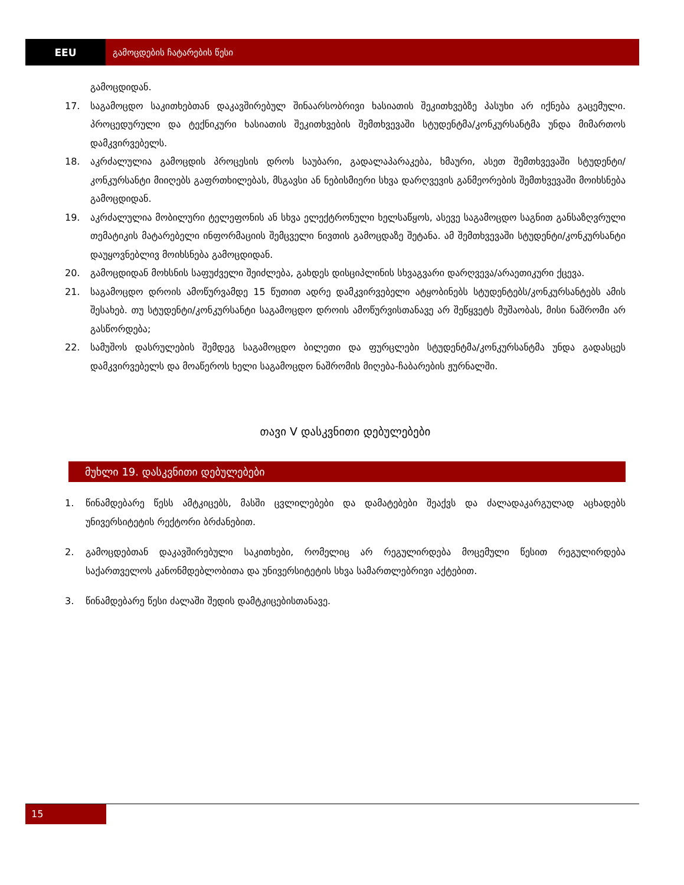EEU გამოცდების ჩატარების წესი
გამოცდიდან.
17. საგამოცდო საკითხებთან დაკავშირებულ შინაარსობრივი ხასიათის შეკითხვებზე პასუხი არ იქნება გაცემული. პროცედურული და ტექნიკური ხასიათის შეკითხვების შემთხვევაში სტუდენტმა/კონკურსანტმა უნდა მიმართოს დამკვირვებელს.
18. აკრძალულია გამოცდის პროცესის დროს საუბარი, გადალაპარაკება, ხმაური, ასეთ შემთხვევაში სტუდენტი/კონკურსანტი მიიღებს გაფრთხილებას, მსგავსი ან ნებისმიერი სხვა დარღვევის განმეორების შემთხვევაში მოიხსნება გამოცდიდან.
19. აკრძალულია მობილური ტელეფონის ან სხვა ელექტრონული ხელსაწყოს, ასევე საგამოცდო საგნით განსაზღვრული თემატიკის მატარებელი ინფორმაციის შემცველი ნივთის გამოცდაზე შეტანა. ამ შემთხვევაში სტუდენტი/კონკურსანტი დაუყოვნებლივ მოიხსნება გამოცდიდან.
20. გამოცდიდან მოხსნის საფუძველი შეიძლება, გახდეს დისციპლინის სხვაგვარი დარღვევა/არაეთიკური ქცევა.
21. საგამოცდო დროის ამოწურვამდე 15 წუთით ადრე დამკვირვებელი ატყობინებს სტუდენტებს/კონკურსანტებს ამის შესახებ. თუ სტუდენტი/კონკურსანტი საგამოცდო დროის ამოწურვისთანავე არ შეწყვეტს მუშაობას, მისი ნაშრომი არ გასწორდება;
22. სამუშოს დასრულების შემდეგ საგამოცდო ბილეთი და ფურცლები სტუდენტმა/კონკურსანტმა უნდა გადასცეს დამკვირვებელს და მოაწეროს ხელი საგამოცდო ნაშრომის მიღება-ჩაბარების ჟურნალში.
თავი V დასკვნითი დებულებები
მუხლი 19. დასკვნითი დებულებები
1. წინამდებარე წესს ამტკიცებს, მასში ცვლილებები და დამატებები შეაქვს და ძალადაკარგულად აცხადებს უნივერსიტეტის რექტორი ბრძანებით.
2. გამოცდებთან დაკავშირებული საკითხები, რომელიც არ რეგულირდება მოცემული წესით რეგულირდება საქართველოს კანონმდებლობითა და უნივერსიტეტის სხვა სამართლებრივი აქტებით.
3. წინამდებარე წესი ძალაში შედის დამტკიცებისთანავე.
15